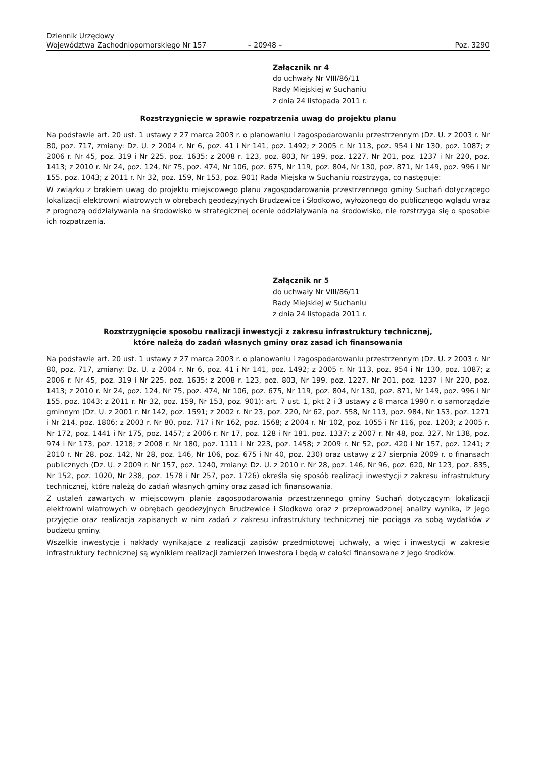Dziennik Urzędowy
Województwa Zachodniopomorskiego Nr 157
– 20948 –
Poz. 3290
Załącznik nr 4
do uchwały Nr VIII/86/11
Rady Miejskiej w Suchaniu
z dnia 24 listopada 2011 r.
Rozstrzygnięcie w sprawie rozpatrzenia uwag do projektu planu
Na podstawie art. 20 ust. 1 ustawy z 27 marca 2003 r. o planowaniu i zagospodarowaniu przestrzennym (Dz. U. z 2003 r. Nr 80, poz. 717, zmiany: Dz. U. z 2004 r. Nr 6, poz. 41 i Nr 141, poz. 1492; z 2005 r. Nr 113, poz. 954 i Nr 130, poz. 1087; z 2006 r. Nr 45, poz. 319 i Nr 225, poz. 1635; z 2008 r. 123, poz. 803, Nr 199, poz. 1227, Nr 201, poz. 1237 i Nr 220, poz. 1413; z 2010 r. Nr 24, poz. 124, Nr 75, poz. 474, Nr 106, poz. 675, Nr 119, poz. 804, Nr 130, poz. 871, Nr 149, poz. 996 i Nr 155, poz. 1043; z 2011 r. Nr 32, poz. 159, Nr 153, poz. 901) Rada Miejska w Suchaniu rozstrzyga, co następuje:
W związku z brakiem uwag do projektu miejscowego planu zagospodarowania przestrzennego gminy Suchań dotyczącego lokalizacji elektrowni wiatrowych w obrębach geodezyjnych Brudzewice i Słodkowo, wyłożonego do publicznego wglądu wraz z prognozą oddziaływania na środowisko w strategicznej ocenie oddziaływania na środowisko, nie rozstrzyga się o sposobie ich rozpatrzenia.
Załącznik nr 5
do uchwały Nr VIII/86/11
Rady Miejskiej w Suchaniu
z dnia 24 listopada 2011 r.
Rozstrzygnięcie sposobu realizacji inwestycji z zakresu infrastruktury technicznej,
które należą do zadań własnych gminy oraz zasad ich finansowania
Na podstawie art. 20 ust. 1 ustawy z 27 marca 2003 r. o planowaniu i zagospodarowaniu przestrzennym (Dz. U. z 2003 r. Nr 80, poz. 717, zmiany: Dz. U. z 2004 r. Nr 6, poz. 41 i Nr 141, poz. 1492; z 2005 r. Nr 113, poz. 954 i Nr 130, poz. 1087; z 2006 r. Nr 45, poz. 319 i Nr 225, poz. 1635; z 2008 r. 123, poz. 803, Nr 199, poz. 1227, Nr 201, poz. 1237 i Nr 220, poz. 1413; z 2010 r. Nr 24, poz. 124, Nr 75, poz. 474, Nr 106, poz. 675, Nr 119, poz. 804, Nr 130, poz. 871, Nr 149, poz. 996 i Nr 155, poz. 1043; z 2011 r. Nr 32, poz. 159, Nr 153, poz. 901); art. 7 ust. 1, pkt 2 i 3 ustawy z 8 marca 1990 r. o samorządzie gminnym (Dz. U. z 2001 r. Nr 142, poz. 1591; z 2002 r. Nr 23, poz. 220, Nr 62, poz. 558, Nr 113, poz. 984, Nr 153, poz. 1271 i Nr 214, poz. 1806; z 2003 r. Nr 80, poz. 717 i Nr 162, poz. 1568; z 2004 r. Nr 102, poz. 1055 i Nr 116, poz. 1203; z 2005 r. Nr 172, poz. 1441 i Nr 175, poz. 1457; z 2006 r. Nr 17, poz. 128 i Nr 181, poz. 1337; z 2007 r. Nr 48, poz. 327, Nr 138, poz. 974 i Nr 173, poz. 1218; z 2008 r. Nr 180, poz. 1111 i Nr 223, poz. 1458; z 2009 r. Nr 52, poz. 420 i Nr 157, poz. 1241; z 2010 r. Nr 28, poz. 142, Nr 28, poz. 146, Nr 106, poz. 675 i Nr 40, poz. 230) oraz ustawy z 27 sierpnia 2009 r. o finansach publicznych (Dz. U. z 2009 r. Nr 157, poz. 1240, zmiany: Dz. U. z 2010 r. Nr 28, poz. 146, Nr 96, poz. 620, Nr 123, poz. 835, Nr 152, poz. 1020, Nr 238, poz. 1578 i Nr 257, poz. 1726) określa się sposób realizacji inwestycji z zakresu infrastruktury technicznej, które należą do zadań własnych gminy oraz zasad ich finansowania.
Z ustaleń zawartych w miejscowym planie zagospodarowania przestrzennego gminy Suchań dotyczącym lokalizacji elektrowni wiatrowych w obrębach geodezyjnych Brudzewice i Słodkowo oraz z przeprowadzonej analizy wynika, iż jego przyjęcie oraz realizacja zapisanych w nim zadań z zakresu infrastruktury technicznej nie pociąga za sobą wydatków z budżetu gminy.
Wszelkie inwestycje i nakłady wynikające z realizacji zapisów przedmiotowej uchwały, a więc i inwestycji w zakresie infrastruktury technicznej są wynikiem realizacji zamierzeń Inwestora i będą w całości finansowane z Jego środków.